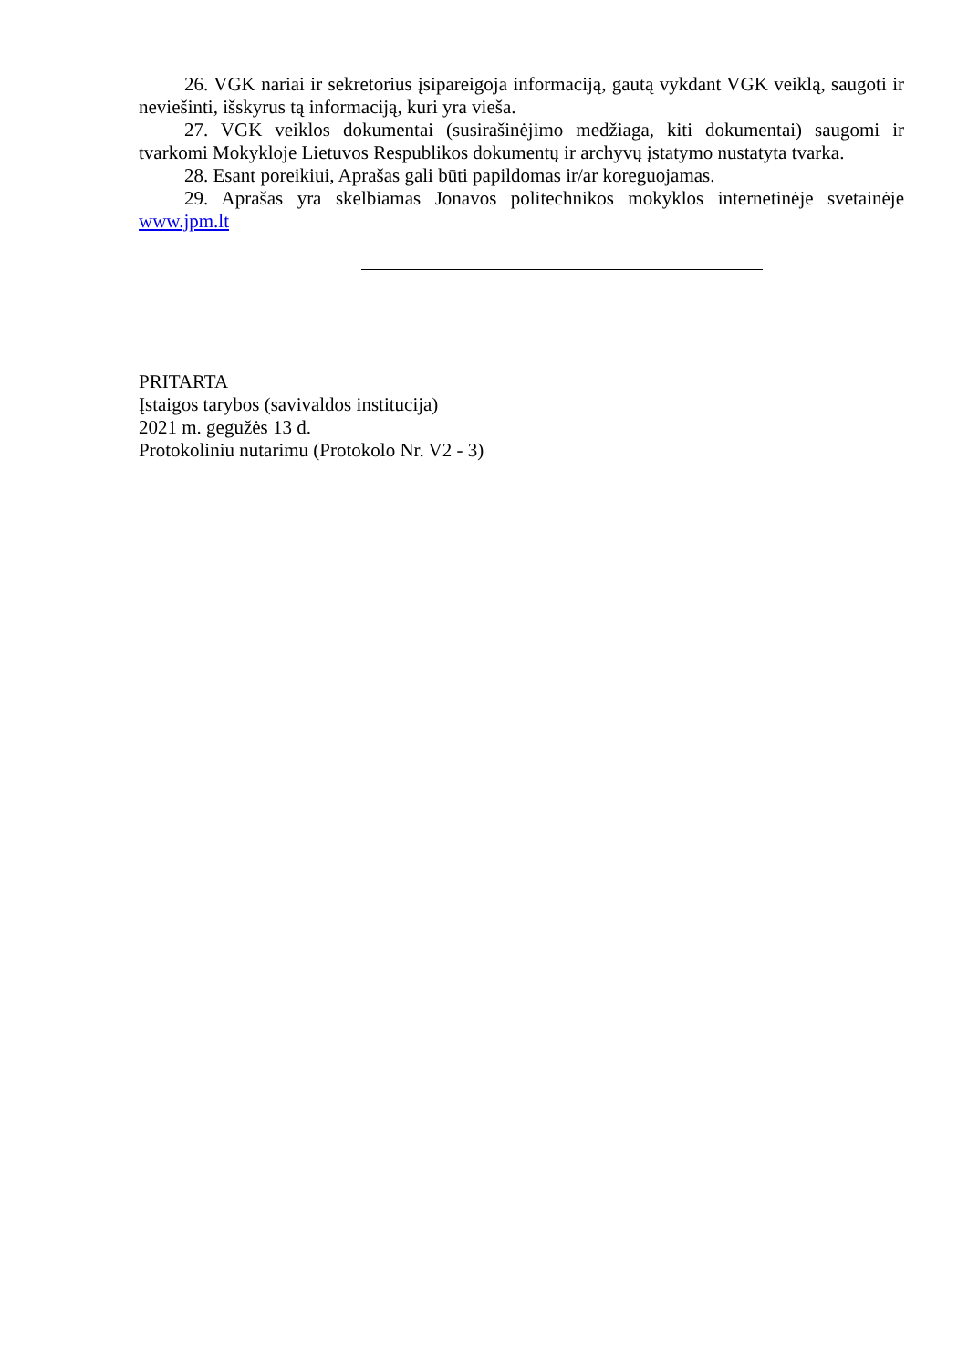26. VGK nariai ir sekretorius įsipareigoja informaciją, gautą vykdant VGK veiklą, saugoti ir neviešinti, išskyrus tą informaciją, kuri yra vieša.
27. VGK veiklos dokumentai (susirašinėjimo medžiaga, kiti dokumentai) saugomi ir tvarkomi Mokykloje Lietuvos Respublikos dokumentų ir archyvų įstatymo nustatyta tvarka.
28. Esant poreikiui, Aprašas gali būti papildomas ir/ar koreguojamas.
29. Aprašas yra skelbiamas Jonavos politechnikos mokyklos internetinėje svetainėje www.jpm.lt
PRITARTA
Įstaigos tarybos (savivaldos institucija)
2021 m. gegužės 13 d.
Protokoliniu nutarimu (Protokolo Nr. V2 - 3)